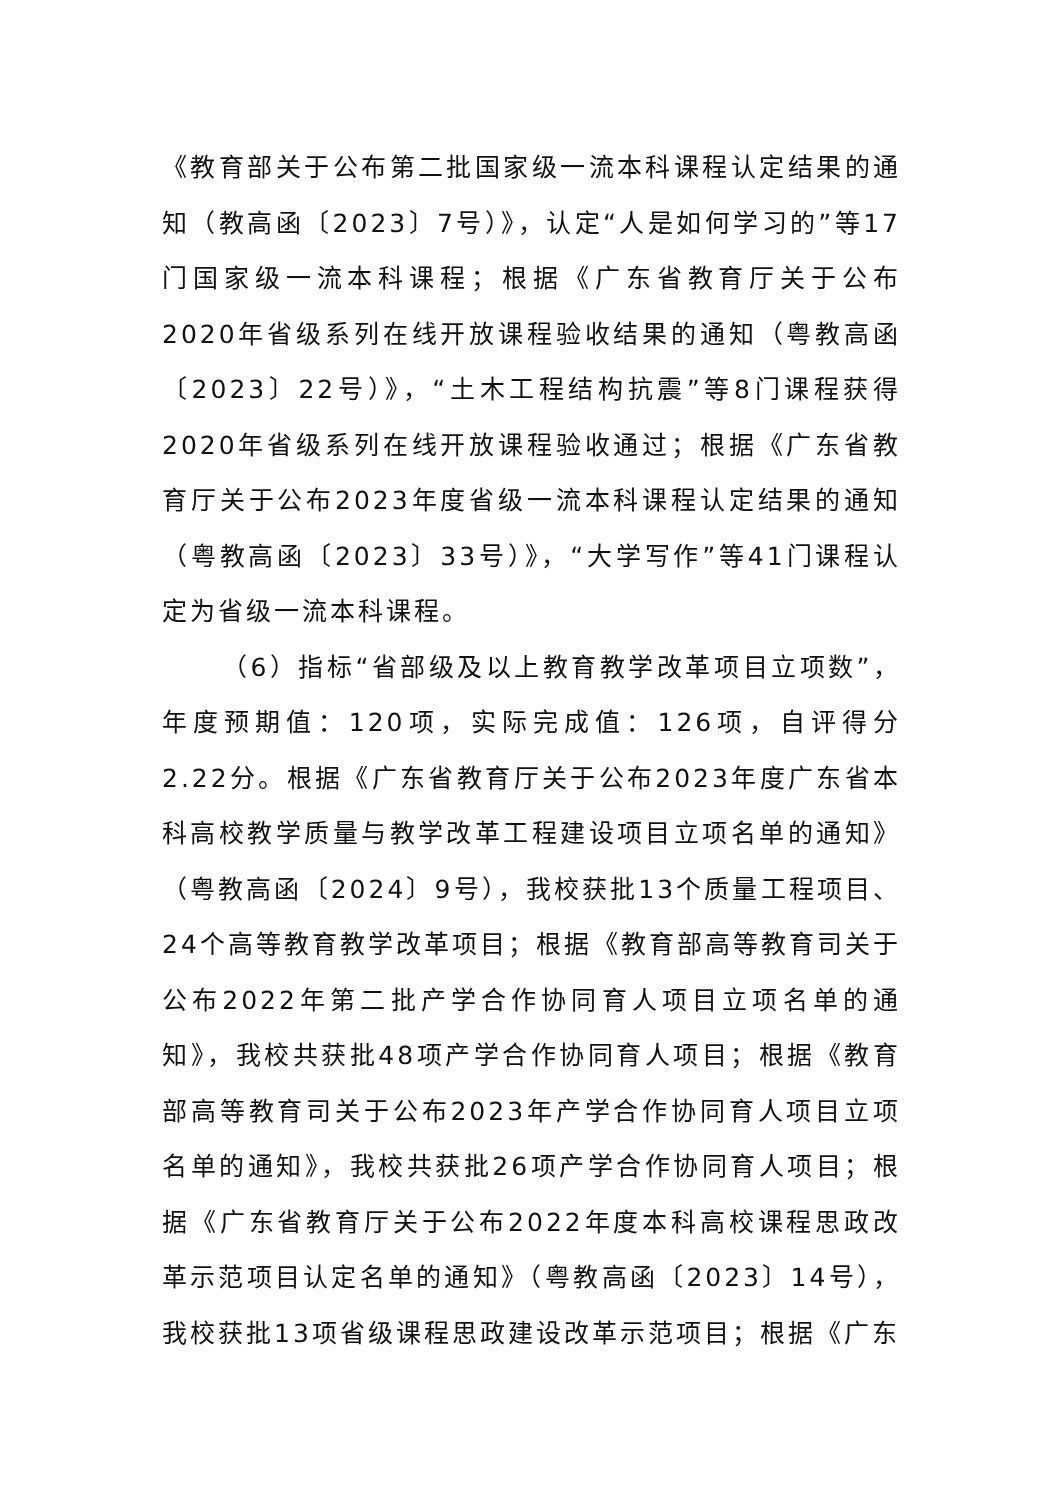《教育部关于公布第二批国家级一流本科课程认定结果的通知（教高函〔2023〕7号）》，认定“人是如何学习的”等17门国家级一流本科课程；根据《广东省教育厅关于公布2020年省级系列在线开放课程验收结果的通知（粤教高函〔2023〕22号）》，“土木工程结构抗震”等8门课程获得2020年省级系列在线开放课程验收通过；根据《广东省教育厅关于公布2023年度省级一流本科课程认定结果的通知（粤教高函〔2023〕33号）》，“大学写作”等41门课程认定为省级一流本科课程。
（6）指标“省部级及以上教育教学改革项目立项数”，年度预期值：120项，实际完成值：126项，自评得分2.22分。根据《广东省教育厅关于公布2023年度广东省本科高校教学质量与教学改革工程建设项目立项名单的通知》（粤教高函〔2024〕9号），我校获批13个质量工程项目、24个高等教育教学改革项目；根据《教育部高等教育司关于公布2022年第二批产学合作协同育人项目立项名单的通知》，我校共获批48项产学合作协同育人项目；根据《教育部高等教育司关于公布2023年产学合作协同育人项目立项名单的通知》，我校共获批26项产学合作协同育人项目；根据《广东省教育厅关于公布2022年度本科高校课程思政改革示范项目认定名单的通知》（粤教高函〔2023〕14号），我校获批13项省级课程思政建设改革示范项目；根据《广东